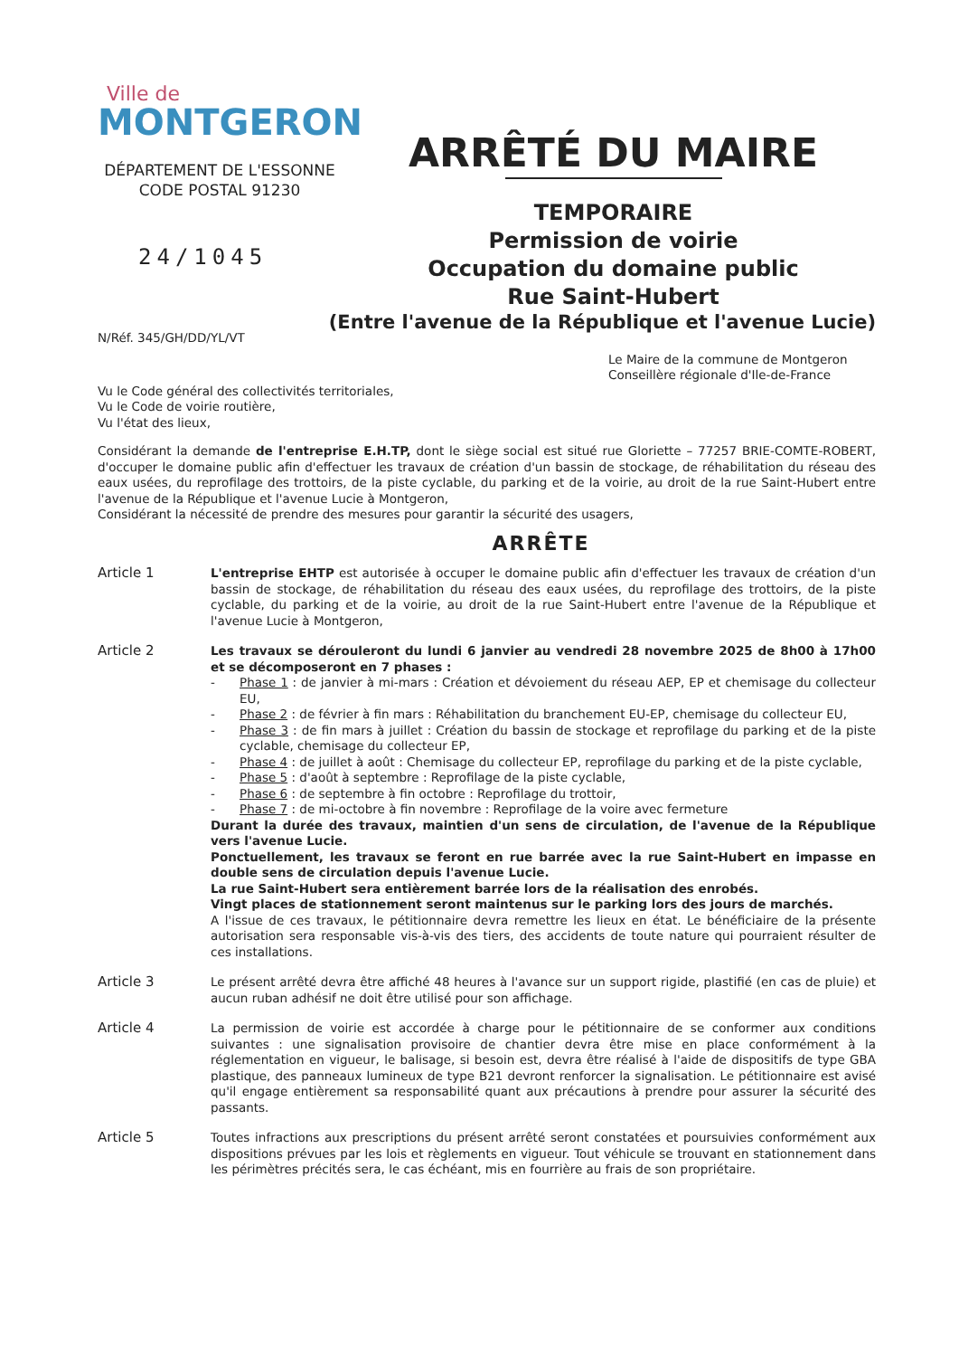Ville de
MONTGERON
DÉPARTEMENT DE L'ESSONNE
CODE POSTAL 91230
24/1045
ARRÊTÉ DU MAIRE
TEMPORAIRE
Permission de voirie
Occupation du domaine public
Rue Saint-Hubert
(Entre l'avenue de la République et l'avenue Lucie)
N/Réf. 345/GH/DD/YL/VT
Le Maire de la commune de Montgeron
Conseillère régionale d'Ile-de-France
Vu le Code général des collectivités territoriales,
Vu le Code de voirie routière,
Vu l'état des lieux,
Considérant la demande de l'entreprise E.H.TP, dont le siège social est situé rue Gloriette – 77257 BRIE-COMTE-ROBERT, d'occuper le domaine public afin d'effectuer les travaux de création d'un bassin de stockage, de réhabilitation du réseau des eaux usées, du reprofilage des trottoirs, de la piste cyclable, du parking et de la voirie, au droit de la rue Saint-Hubert entre l'avenue de la République et l'avenue Lucie à Montgeron,
Considérant la nécessité de prendre des mesures pour garantir la sécurité des usagers,
ARRÊTE
Article 1 L'entreprise EHTP est autorisée à occuper le domaine public afin d'effectuer les travaux de création d'un bassin de stockage, de réhabilitation du réseau des eaux usées, du reprofilage des trottoirs, de la piste cyclable, du parking et de la voirie, au droit de la rue Saint-Hubert entre l'avenue de la République et l'avenue Lucie à Montgeron,
Article 2 Les travaux se dérouleront du lundi 6 janvier au vendredi 28 novembre 2025 de 8h00 à 17h00 et se décomposeront en 7 phases :
- Phase 1 : de janvier à mi-mars : Création et dévoiement du réseau AEP, EP et chemisage du collecteur EU,
- Phase 2 : de février à fin mars : Réhabilitation du branchement EU-EP, chemisage du collecteur EU,
- Phase 3 : de fin mars à juillet : Création du bassin de stockage et reprofilage du parking et de la piste cyclable, chemisage du collecteur EP,
- Phase 4 : de juillet à août : Chemisage du collecteur EP, reprofilage du parking et de la piste cyclable,
- Phase 5 : d'août à septembre : Reprofilage de la piste cyclable,
- Phase 6 : de septembre à fin octobre : Reprofilage du trottoir,
- Phase 7 : de mi-octobre à fin novembre : Reprofilage de la voire avec fermeture
Durant la durée des travaux, maintien d'un sens de circulation, de l'avenue de la République vers l'avenue Lucie.
Ponctuellement, les travaux se feront en rue barrée avec la rue Saint-Hubert en impasse en double sens de circulation depuis l'avenue Lucie.
La rue Saint-Hubert sera entièrement barrée lors de la réalisation des enrobés.
Vingt places de stationnement seront maintenus sur le parking lors des jours de marchés.
A l'issue de ces travaux, le pétitionnaire devra remettre les lieux en état. Le bénéficiaire de la présente autorisation sera responsable vis-à-vis des tiers, des accidents de toute nature qui pourraient résulter de ces installations.
Article 3 Le présent arrêté devra être affiché 48 heures à l'avance sur un support rigide, plastifié (en cas de pluie) et aucun ruban adhésif ne doit être utilisé pour son affichage.
Article 4 La permission de voirie est accordée à charge pour le pétitionnaire de se conformer aux conditions suivantes : une signalisation provisoire de chantier devra être mise en place conformément à la réglementation en vigueur, le balisage, si besoin est, devra être réalisé à l'aide de dispositifs de type GBA plastique, des panneaux lumineux de type B21 devront renforcer la signalisation. Le pétitionnaire est avisé qu'il engage entièrement sa responsabilité quant aux précautions à prendre pour assurer la sécurité des passants.
Article 5 Toutes infractions aux prescriptions du présent arrêté seront constatées et poursuivies conformément aux dispositions prévues par les lois et règlements en vigueur. Tout véhicule se trouvant en stationnement dans les périmètres précités sera, le cas échéant, mis en fourrière au frais de son propriétaire.